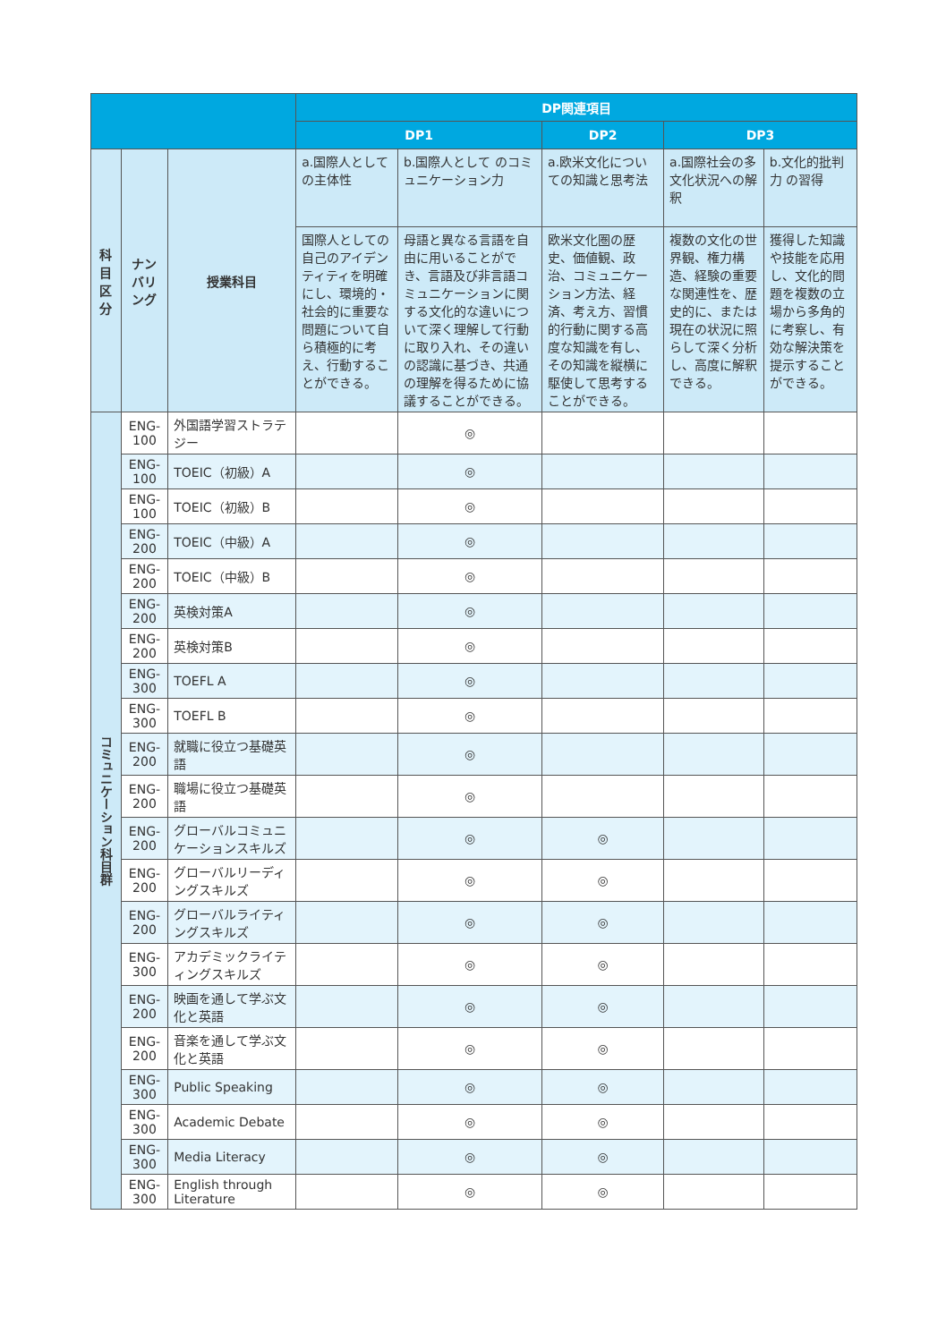| | | | DP関連項目 | | | | |
| --- | --- | --- | --- | --- | --- | --- | --- |
| | | | DP1 | | DP2 | DP3 | |
| 科目 区分 | ナンバリング | 授業科目 | a.国際人として の主体性 | b.国際人として のコミュニケーション力 | a.欧米文化についての知識と思考法 | a.国際社会の多文化状況への解釈 | b.文化的批判力 の習得 |
| | | | 国際人としての自己のアイデンティティを明確にし、環境的・社会的に重要な問題について自ら積極的に考え、行動することができる。 | 母語と異なる言語を自由に用いることができ、言語及び非言語コミュニケーションに関する文化的な違いについて深く理解して行動に取り入れ、その違いの認識に基づき、共通の理解を得るために協議することができる。 | 欧米文化圏の歴史、価値観、政治、コミュニケーション方法、経済、考え方、習慣的行動に関する高度な知識を有し、その知識を縦横に駆使して思考することができる。 | 複数の文化の世界観、権力構造、経験の重要な関連性を、歴史的に、または現在の状況に照らして深く分析し、高度に解釈できる。 | 獲得した知識や技能を応用し、文化的問題を複数の立場から多角的に考察し、有効な解決策を提示することができる。 |
| コミュニケーション科目群 | ENG-100 | 外国語学習ストラテジー | | ◎ | | | |
| | ENG-100 | TOEIC（初級）A | | ◎ | | | |
| | ENG-100 | TOEIC（初級）B | | ◎ | | | |
| | ENG-200 | TOEIC（中級）A | | ◎ | | | |
| | ENG-200 | TOEIC（中級）B | | ◎ | | | |
| | ENG-200 | 英検対策A | | ◎ | | | |
| | ENG-200 | 英検対策B | | ◎ | | | |
| | ENG-300 | TOEFL A | | ◎ | | | |
| | ENG-300 | TOEFL B | | ◎ | | | |
| | ENG-200 | 就職に役立つ基礎英語 | | ◎ | | | |
| | ENG-200 | 職場に役立つ基礎英語 | | ◎ | | | |
| | ENG-200 | グローバルコミュニケーションスキルズ | | ◎ | ◎ | | |
| | ENG-200 | グローバルリーディングスキルズ | | ◎ | ◎ | | |
| | ENG-200 | グローバルライティングスキルズ | | ◎ | ◎ | | |
| | ENG-300 | アカデミックライティングスキルズ | | ◎ | ◎ | | |
| | ENG-200 | 映画を通して学ぶ文化と英語 | | ◎ | ◎ | | |
| | ENG-200 | 音楽を通して学ぶ文化と英語 | | ◎ | ◎ | | |
| | ENG-300 | Public Speaking | | ◎ | ◎ | | |
| | ENG-300 | Academic Debate | | ◎ | ◎ | | |
| | ENG-300 | Media Literacy | | ◎ | ◎ | | |
| | ENG-300 | English through Literature | | ◎ | ◎ | | |